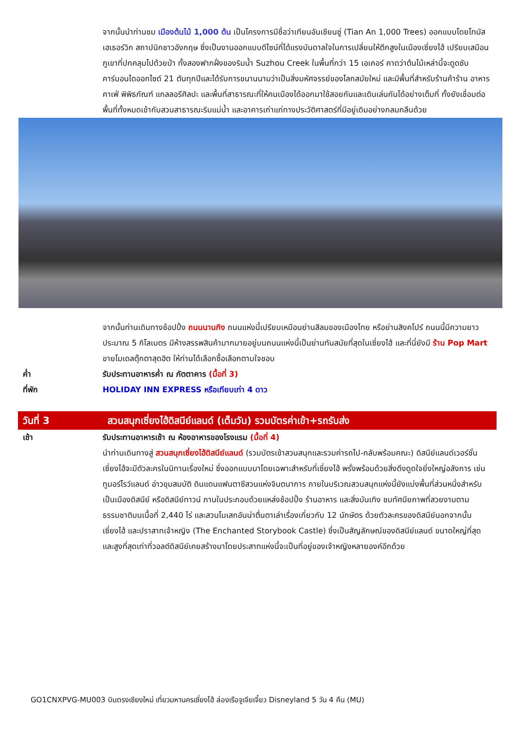จากนั้นนำท่านชม เมืองต้นไม้ 1,000 ต้น เป็นโครงการมีชื่อว่าเทียนอันเชียนซู่ (Tian An 1,000 Trees) ออกแบบโดยโทมัส เฮเธอร์วิก สถาปนิกชาวอังกฤษ ซึ่งเป็นงานออกแบบดีไซน์ที่ได้แรงบันดาลใจในการเปลี่ยนให้ตึกสูงในเมืองเซี่ยงไฮ้ เปรียบเสมือนภูเขาที่ปกคลุมไปด้วยป่า ทั้งสองฟากฝั่งของริมน้ำ Suzhou Creek ในพื้นที่กว่า 15 เอเคอร์ คาดว่าต้นไม้เหล่านี้จะดูดซับคาร์บอนไดออกไซด์ 21 ตันทุกปีและได้รับการขนานนามว่าเป็นสิ่งมหัศจรรย์ของโลกสมัยใหม่ และมีพื้นที่สำหรับร้านค้าร้าน อาหาร คาเฟ่ พิพิธภัณฑ์ แกลลอรีศิลปะ และพื้นที่สาธารณะที่ให้คนเมืองได้ออกมาใช้สอยกันและเดินเล่นกันได้อย่างเต็มที่ ทั้งยังเชื่อมต่อพื้นที่ทั้งหมดเข้ากับสวนสาธารณะริมแม่น้ำ และอาคารเก่าแก่ทางประวัติศาสตร์ที่มีอยู่เดิมอย่างกลมกลืนด้วย
จากนั้นท่านเดินทางช้อปปิ้ง ถนนนานกิง ถนนแห่งนี้เปรียบเหมือนย่านสีลมของเมืองไทย หรือย่านสิงคโปร์ ถนนนี้มีความยาวประมาณ 5 กิโลเมตร มีห้างสรรพสินค้ามากมายอยู่บนถนนแห่งนี้เป็นย่านทันสมัยที่สุดในเซี่ยงไฮ้ และที่นี่ยังมี ร้าน Pop Mart ขายโมเดลตุ๊กตาสุดฮิต ให้ท่านได้เลือกซื้อเลือกตามใจชอบ
ค่ำ รับประทานอาหารค่ำ ณ ภัตตาคาร (มื้อที่ 3)
ที่พัก HOLIDAY INN EXPRESS หรือเทียบเท่า 4 ดาว
วันที่ 3 สวนสนุกเซี่ยงไฮ้ดิสนีย์แลนด์ (เต็มวัน) รวมบัตรค่าเข้า+รถรับส่ง
เช้า รับประทานอาหารเช้า ณ ห้องอาหารของโรงแรม (มื้อที่ 4)
นำท่านเดินทางสู่ สวนสนุกเซี่ยงไฮ้ดิสนีย์แลนด์ (รวมบัตรเข้าสวนสนุกและรวมค่ารถไป-กลับพร้อมคณะ) ดิสนีย์แลนด์เวอร์ชั่นเซี่ยงไฮ้จะมีตัวละครในนิทานเรื่องใหม่ ซึ่งออกแบบมาโดยเฉพาะสำหรับที่เซี่ยงไฮ้ พรั่งพร้อมด้วยสิ่งดึงดูดใจยิ่งใหญ่อลังการ เช่น ทูมอร์โรว์แลนด์ อ่าวขุมสมบัติ ดินแดนแฟนตาซีสวนแห่งจินตนาการ ภายในบริเวณสวนสนุกแห่งนี้ยังแบ่งพื้นที่ส่วนหนึ่งสำหรับเป็นเมืองดิสนีย์ หรือดิสนีย์ทาวน์ ภานในประกอบด้วยแหล่งช้อปปิ้ง ร้านอาหาร และสิ่งบันเทิง ชมทัศนียภาพที่สวยงามตามธรรมชาติบนเนื้อที่ 2,440 ไร่ และสวนโมเสกอันน่าตื่นตาเล่าเรื่องเกี่ยวกับ 12 นักษัตร ด้วยตัวละครของดิสนีย์นอกจากนั้นเซี่ยงไฮ้ และปราสาทเจ้าหญิง (The Enchanted Storybook Castle) ซึ่งเป็นสัญลักษณ์ของดิสนีย์แลนด์ ขนาดใหญ่ที่สุดและสูงที่สุดเท่าที่วอลต์ดิสนีย์เคยสร้างมาโดยประสาทแห่งนี้จะเป็นที่อยู่ของเจ้าหญิงหลายองค์อีกด้วย
GO1CNXPVG-MU003 บินตรงเชียงใหม่ เที่ยวมหานครเซี่ยงไฮ้ ล่องเรือจูเจียเจี้ยว Disneyland 5 วัน 4 คืน (MU)